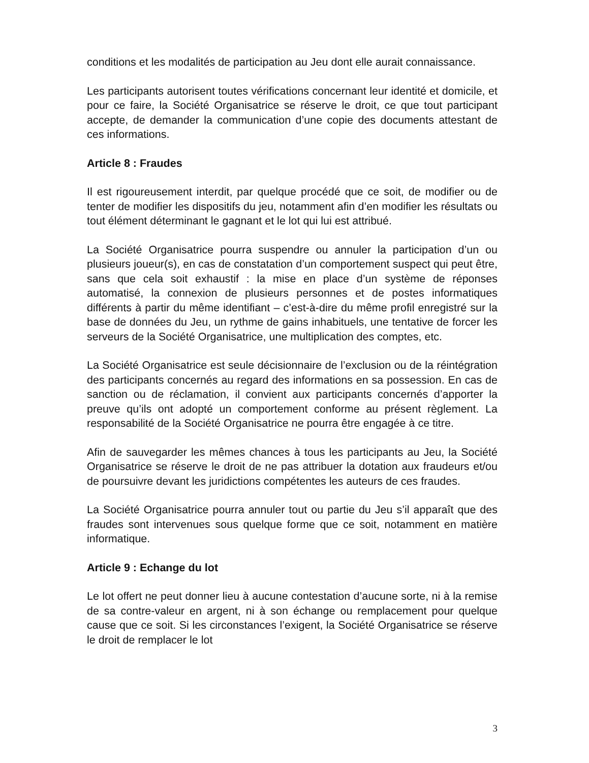conditions et les modalités de participation au Jeu dont elle aurait connaissance.
Les participants autorisent toutes vérifications concernant leur identité et domicile, et pour ce faire, la Société Organisatrice se réserve le droit, ce que tout participant accepte, de demander la communication d’une copie des documents attestant de ces informations.
Article 8 : Fraudes
Il est rigoureusement interdit, par quelque procédé que ce soit, de modifier ou de tenter de modifier les dispositifs du jeu, notamment afin d’en modifier les résultats ou tout élément déterminant le gagnant et le lot qui lui est attribué.
La Société Organisatrice pourra suspendre ou annuler la participation d’un ou plusieurs joueur(s), en cas de constatation d’un comportement suspect qui peut être, sans que cela soit exhaustif : la mise en place d’un système de réponses automatisé, la connexion de plusieurs personnes et de postes informatiques différents à partir du même identifiant – c’est-à-dire du même profil enregistré sur la base de données du Jeu, un rythme de gains inhabituels, une tentative de forcer les serveurs de la Société Organisatrice, une multiplication des comptes, etc.
La Société Organisatrice est seule décisionnaire de l’exclusion ou de la réintégration des participants concernés au regard des informations en sa possession. En cas de sanction ou de réclamation, il convient aux participants concernés d’apporter la preuve qu’ils ont adopté un comportement conforme au présent règlement. La responsabilité de la Société Organisatrice ne pourra être engagée à ce titre.
Afin de sauvegarder les mêmes chances à tous les participants au Jeu, la Société Organisatrice se réserve le droit de ne pas attribuer la dotation aux fraudeurs et/ou de poursuivre devant les juridictions compétentes les auteurs de ces fraudes.
La Société Organisatrice pourra annuler tout ou partie du Jeu s’il apparaît que des fraudes sont intervenues sous quelque forme que ce soit, notamment en matière informatique.
Article 9 : Echange du lot
Le lot offert ne peut donner lieu à aucune contestation d’aucune sorte, ni à la remise de sa contre-valeur en argent, ni à son échange ou remplacement pour quelque cause que ce soit. Si les circonstances l’exigent, la Société Organisatrice se réserve le droit de remplacer le lot
3